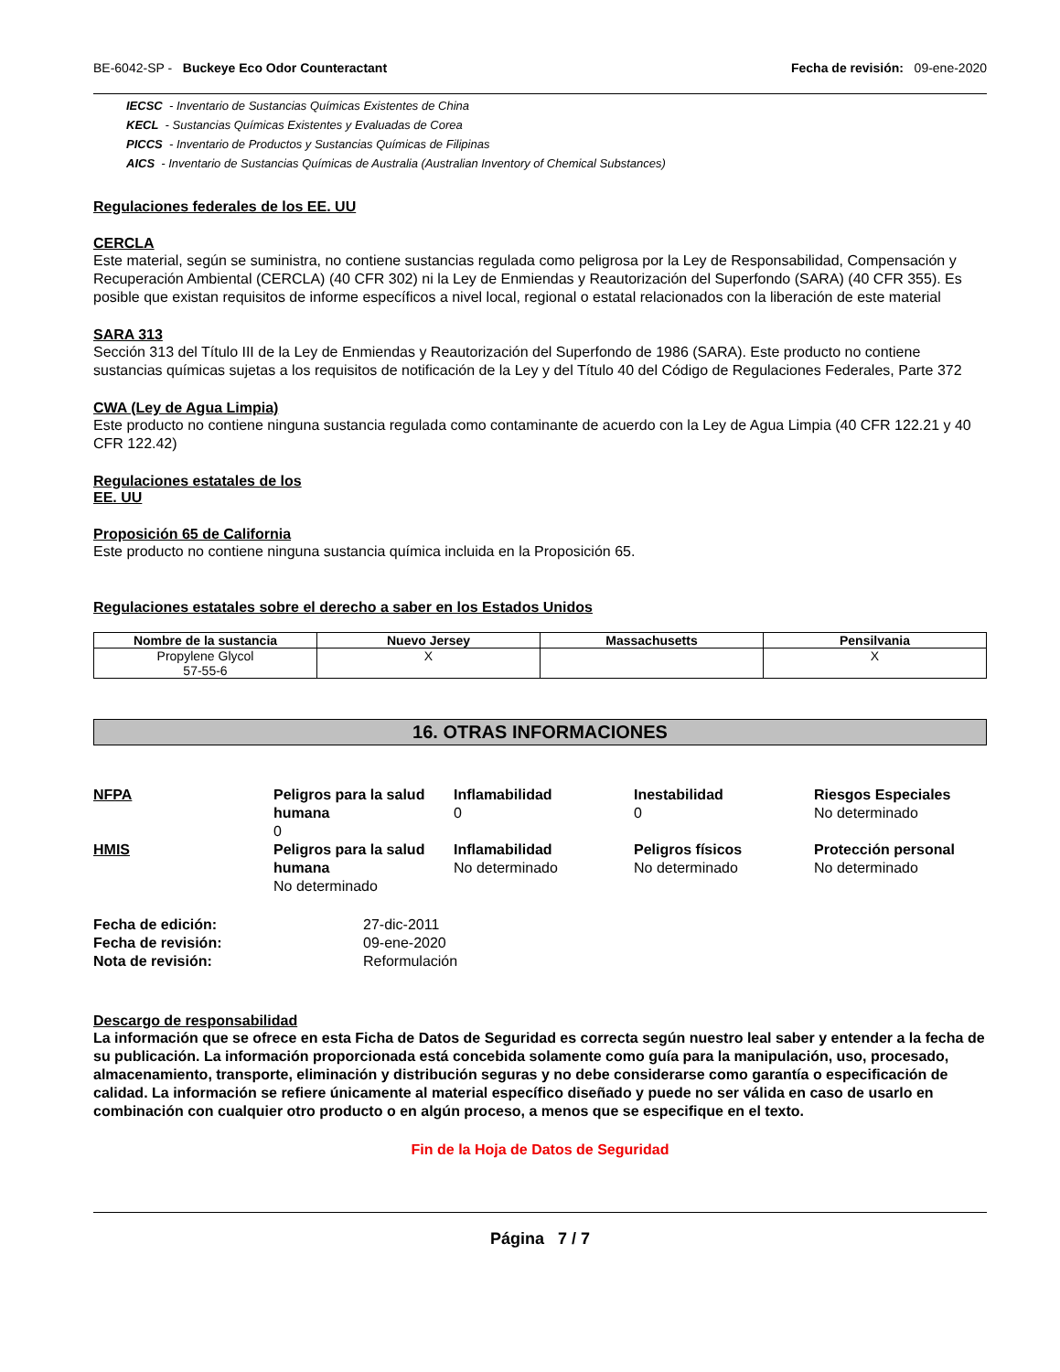BE-6042-SP - Buckeye Eco Odor Counteractant Fecha de revisión: 09-ene-2020
IECSC - Inventario de Sustancias Químicas Existentes de China
KECL - Sustancias Químicas Existentes y Evaluadas de Corea
PICCS - Inventario de Productos y Sustancias Químicas de Filipinas
AICS - Inventario de Sustancias Químicas de Australia (Australian Inventory of Chemical Substances)
Regulaciones federales de los EE. UU
CERCLA
Este material, según se suministra, no contiene sustancias regulada como peligrosa por la Ley de Responsabilidad, Compensación y Recuperación Ambiental (CERCLA) (40 CFR 302) ni la Ley de Enmiendas y Reautorización del Superfondo (SARA) (40 CFR 355). Es posible que existan requisitos de informe específicos a nivel local, regional o estatal relacionados con la liberación de este material
SARA 313
Sección 313 del Título III de la Ley de Enmiendas y Reautorización del Superfondo de 1986 (SARA). Este producto no contiene sustancias químicas sujetas a los requisitos de notificación de la Ley y del Título 40 del Código de Regulaciones Federales, Parte 372
CWA (Ley de Agua Limpia)
Este producto no contiene ninguna sustancia regulada como contaminante de acuerdo con la Ley de Agua Limpia (40 CFR 122.21 y 40 CFR 122.42)
Regulaciones estatales de los
EE. UU
Proposición 65 de California
Este producto no contiene ninguna sustancia química incluida en la Proposición 65.
Regulaciones estatales sobre el derecho a saber en los Estados Unidos
| Nombre de la sustancia | Nuevo Jersey | Massachusetts | Pensilvania |
| --- | --- | --- | --- |
| Propylene Glycol 57-55-6 | X | | X |
16. OTRAS INFORMACIONES
NFPA
Peligros para la salud humana
0
Inflamabilidad
0
Inestabilidad
0
Riesgos Especiales
No determinado
HMIS
Peligros para la salud humana
No determinado
Inflamabilidad
No determinado
Peligros físicos
No determinado
Protección personal
No determinado
Fecha de edición:
27-dic-2011
Fecha de revisión:
09-ene-2020
Nota de revisión:
Reformulación
Descargo de responsabilidad
La información que se ofrece en esta Ficha de Datos de Seguridad es correcta según nuestro leal saber y entender a la fecha de su publicación. La información proporcionada está concebida solamente como guía para la manipulación, uso, procesado, almacenamiento, transporte, eliminación y distribución seguras y no debe considerarse como garantía o especificación de calidad. La información se refiere únicamente al material específico diseñado y puede no ser válida en caso de usarlo en combinación con cualquier otro producto o en algún proceso, a menos que se especifique en el texto.
Fin de la Hoja de Datos de Seguridad
Página 7 / 7